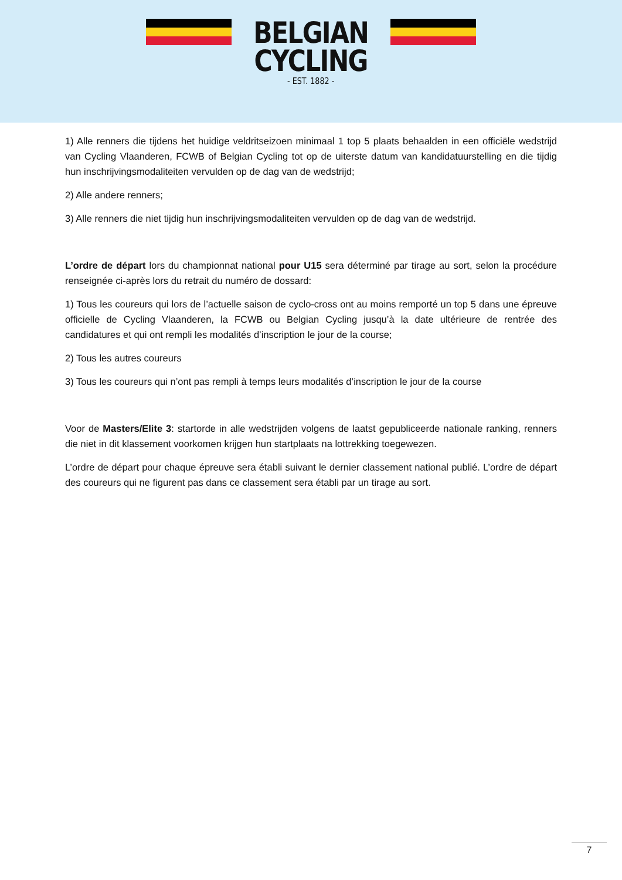BELGIAN
CYCLING
- EST. 1882 -
1) Alle renners die tijdens het huidige veldritseizoen minimaal 1 top 5 plaats behaalden in een officiële wedstrijd van Cycling Vlaanderen, FCWB of Belgian Cycling tot op de uiterste datum van kandidatuurstelling en die tijdig hun inschrijvingsmodaliteiten vervulden op de dag van de wedstrijd;
2) Alle andere renners;
3) Alle renners die niet tijdig hun inschrijvingsmodaliteiten vervulden op de dag van de wedstrijd.
L’ordre de départ lors du championnat national pour U15 sera déterminé par tirage au sort, selon la procédure renseignée ci-après lors du retrait du numéro de dossard:
1) Tous les coureurs qui lors de l’actuelle saison de cyclo-cross ont au moins remporté un top 5 dans une épreuve officielle de Cycling Vlaanderen, la FCWB ou Belgian Cycling jusqu’à la date ultérieure de rentrée des candidatures et qui ont rempli les modalités d’inscription le jour de la course;
2) Tous les autres coureurs
3) Tous les coureurs qui n’ont pas rempli à temps leurs modalités d’inscription le jour de la course
Voor de Masters/Elite 3: startorde in alle wedstrijden volgens de laatst gepubliceerde nationale ranking, renners die niet in dit klassement voorkomen krijgen hun startplaats na lottrekking toegewezen.
L’ordre de départ pour chaque épreuve sera établi suivant le dernier classement national publié. L’ordre de départ des coureurs qui ne figurent pas dans ce classement sera établi par un tirage au sort.
7